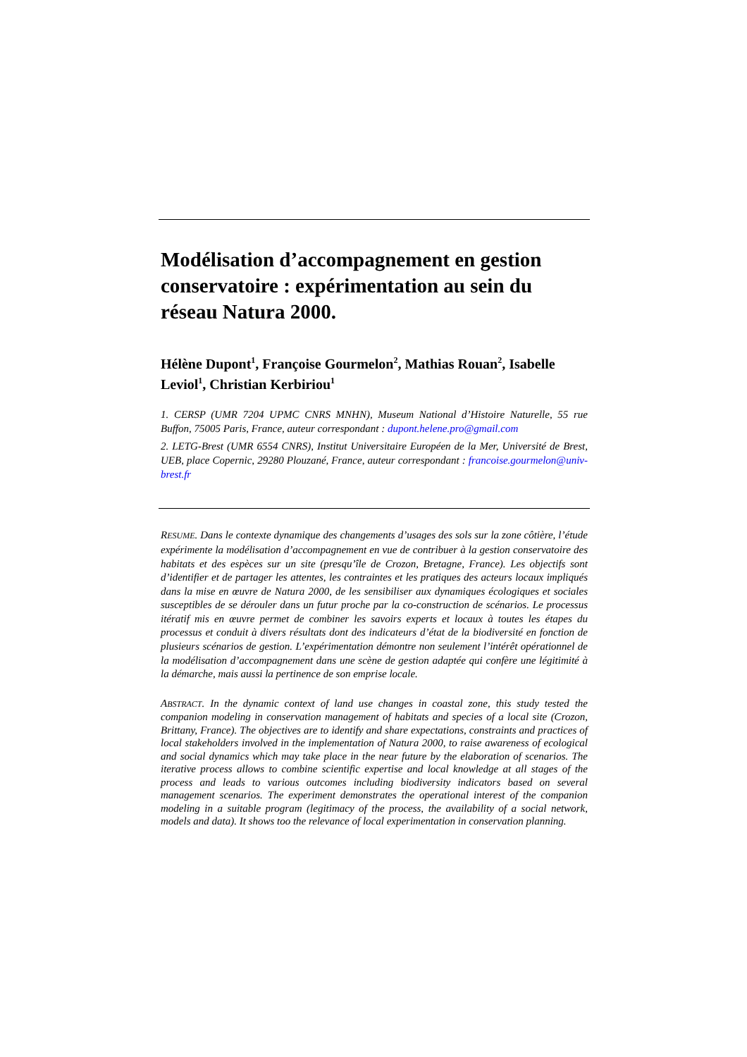Modélisation d’accompagnement en gestion conservatoire : expérimentation au sein du réseau Natura 2000.
Hélène Dupont<sup>1</sup>, Françoise Gourmelon<sup>2</sup>, Mathias Rouan<sup>2</sup>, Isabelle Leviol<sup>1</sup>, Christian Kerbiriou<sup>1</sup>
1. CERSP (UMR 7204 UPMC CNRS MNHN), Museum National d’Histoire Naturelle, 55 rue Buffon, 75005 Paris, France, auteur correspondant : dupont.helene.pro@gmail.com
2. LETG-Brest (UMR 6554 CNRS), Institut Universitaire Européen de la Mer, Université de Brest, UEB, place Copernic, 29280 Plouzané, France, auteur correspondant : francoise.gourmelon@univ-brest.fr
RESUME. Dans le contexte dynamique des changements d’usages des sols sur la zone côtière, l’étude expérimente la modélisation d’accompagnement en vue de contribuer à la gestion conservatoire des habitats et des espèces sur un site (presqu’île de Crozon, Bretagne, France). Les objectifs sont d’identifier et de partager les attentes, les contraintes et les pratiques des acteurs locaux impliqués dans la mise en œuvre de Natura 2000, de les sensibiliser aux dynamiques écologiques et sociales susceptibles de se dérouler dans un futur proche par la co-construction de scénarios. Le processus itératif mis en œuvre permet de combiner les savoirs experts et locaux à toutes les étapes du processus et conduit à divers résultats dont des indicateurs d’état de la biodiversité en fonction de plusieurs scénarios de gestion. L’expérimentation démontre non seulement l’intérêt opérationnel de la modélisation d’accompagnement dans une scène de gestion adaptée qui confère une légitimité à la démarche, mais aussi la pertinence de son emprise locale.
ABSTRACT. In the dynamic context of land use changes in coastal zone, this study tested the companion modeling in conservation management of habitats and species of a local site (Crozon, Brittany, France). The objectives are to identify and share expectations, constraints and practices of local stakeholders involved in the implementation of Natura 2000, to raise awareness of ecological and social dynamics which may take place in the near future by the elaboration of scenarios. The iterative process allows to combine scientific expertise and local knowledge at all stages of the process and leads to various outcomes including biodiversity indicators based on several management scenarios. The experiment demonstrates the operational interest of the companion modeling in a suitable program (legitimacy of the process, the availability of a social network, models and data). It shows too the relevance of local experimentation in conservation planning.